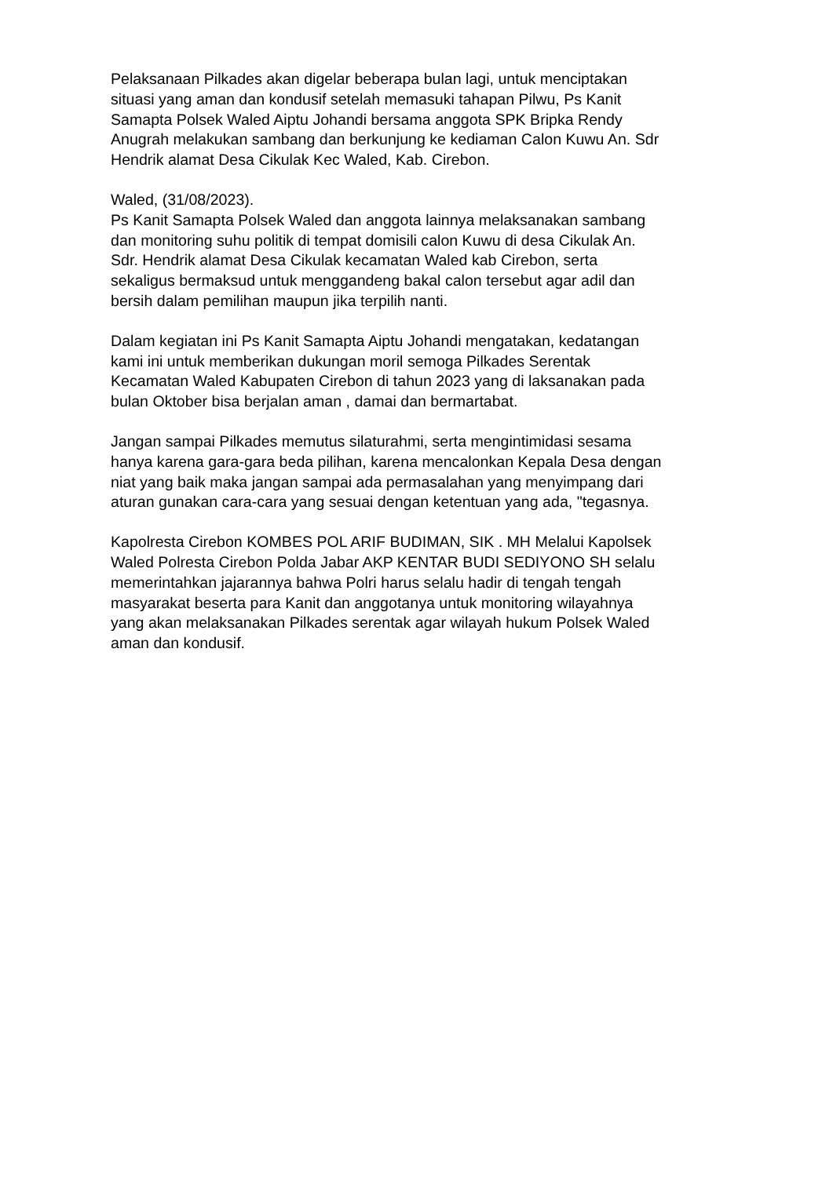Pelaksanaan Pilkades akan digelar beberapa bulan lagi, untuk menciptakan situasi yang aman dan kondusif setelah memasuki tahapan Pilwu, Ps Kanit Samapta Polsek Waled Aiptu Johandi bersama anggota SPK Bripka Rendy Anugrah melakukan sambang dan berkunjung ke kediaman Calon Kuwu An. Sdr Hendrik alamat Desa Cikulak Kec Waled, Kab. Cirebon.
Waled, (31/08/2023). Ps Kanit Samapta Polsek Waled dan anggota lainnya melaksanakan sambang dan monitoring suhu politik di tempat domisili calon Kuwu di desa Cikulak An. Sdr. Hendrik alamat Desa Cikulak kecamatan Waled kab Cirebon, serta sekaligus bermaksud untuk menggandeng bakal calon tersebut agar adil dan bersih dalam pemilihan maupun jika terpilih nanti.
Dalam kegiatan ini Ps Kanit Samapta Aiptu Johandi mengatakan, kedatangan kami ini untuk memberikan dukungan moril semoga Pilkades Serentak Kecamatan Waled Kabupaten Cirebon di tahun 2023 yang di laksanakan pada bulan Oktober bisa berjalan aman , damai dan bermartabat.
Jangan sampai Pilkades memutus silaturahmi, serta mengintimidasi sesama hanya karena gara-gara beda pilihan, karena mencalonkan Kepala Desa dengan niat yang baik maka jangan sampai ada permasalahan yang menyimpang dari aturan gunakan cara-cara yang sesuai dengan ketentuan yang ada, "tegasnya.
Kapolresta Cirebon KOMBES POL ARIF BUDIMAN, SIK . MH Melalui Kapolsek Waled Polresta Cirebon Polda Jabar AKP KENTAR BUDI SEDIYONO SH selalu memerintahkan jajarannya bahwa Polri harus selalu hadir di tengah tengah masyarakat beserta para Kanit dan anggotanya untuk monitoring wilayahnya yang akan melaksanakan Pilkades serentak agar wilayah hukum Polsek Waled aman dan kondusif.